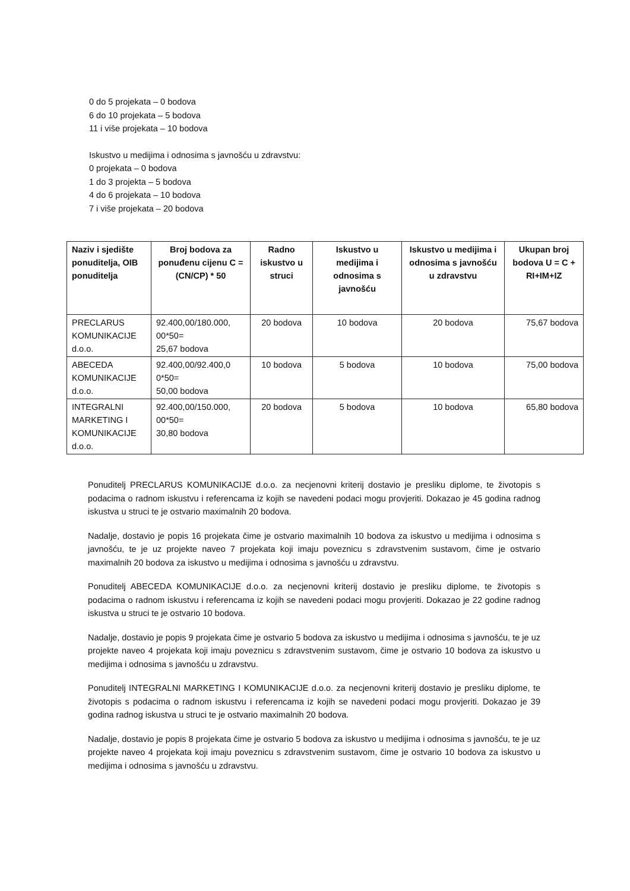0 do 5 projekata – 0 bodova
6 do 10 projekata – 5 bodova
11 i više projekata – 10 bodova
Iskustvo u medijima i odnosima s javnošću u zdravstvu:
0 projekata – 0 bodova
1 do 3 projekta – 5 bodova
4 do 6 projekata – 10 bodova
7 i više projekata – 20 bodova
| Naziv i sjedište ponuditelja, OIB ponuditelja | Broj bodova za ponuđenu cijenu C = (CN/CP) * 50 | Radno iskustvo u struci | Iskustvo u medijima i odnosima s javnošću | Iskustvo u medijima i odnosima s javnošću u zdravstvu | Ukupan broj bodova U = C + RI+IM+IZ |
| --- | --- | --- | --- | --- | --- |
| PRECLARUS KOMUNIKACIJE d.o.o. | 92.400,00/180.000, 00*50= 25,67 bodova | 20 bodova | 10 bodova | 20 bodova | 75,67 bodova |
| ABECEDA KOMUNIKACIJE d.o.o. | 92.400,00/92.400,0 0*50= 50,00 bodova | 10 bodova | 5 bodova | 10 bodova | 75,00 bodova |
| INTEGRALNI MARKETING I KOMUNIKACIJE d.o.o. | 92.400,00/150.000, 00*50= 30,80 bodova | 20 bodova | 5 bodova | 10 bodova | 65,80 bodova |
Ponuditelj PRECLARUS KOMUNIKACIJE d.o.o. za necjenovni kriterij dostavio je presliku diplome, te životopis s podacima o radnom iskustvu i referencama iz kojih se navedeni podaci mogu provjeriti. Dokazao je 45 godina radnog iskustva u struci te je ostvario maximalnih 20 bodova.
Nadalje, dostavio je popis 16 projekata čime je ostvario maximalnih 10 bodova za iskustvo u medijima i odnosima s javnošću, te je uz projekte naveo 7 projekata koji imaju poveznicu s zdravstvenim sustavom, čime je ostvario maximalnih 20 bodova za iskustvo u medijima i odnosima s javnošću u zdravstvu.
Ponuditelj ABECEDA KOMUNIKACIJE d.o.o. za necjenovni kriterij dostavio je presliku diplome, te životopis s podacima o radnom iskustvu i referencama iz kojih se navedeni podaci mogu provjeriti. Dokazao je 22 godine radnog iskustva u struci te je ostvario 10 bodova.
Nadalje, dostavio je popis 9 projekata čime je ostvario 5 bodova za iskustvo u medijima i odnosima s javnošću, te je uz projekte naveo 4 projekata koji imaju poveznicu s zdravstvenim sustavom, čime je ostvario 10 bodova za iskustvo u medijima i odnosima s javnošću u zdravstvu.
Ponuditelj INTEGRALNI MARKETING I KOMUNIKACIJE d.o.o. za necjenovni kriterij dostavio je presliku diplome, te životopis s podacima o radnom iskustvu i referencama iz kojih se navedeni podaci mogu provjeriti. Dokazao je 39 godina radnog iskustva u struci te je ostvario maximalnih 20 bodova.
Nadalje, dostavio je popis 8 projekata čime je ostvario 5 bodova za iskustvo u medijima i odnosima s javnošću, te je uz projekte naveo 4 projekata koji imaju poveznicu s zdravstvenim sustavom, čime je ostvario 10 bodova za iskustvo u medijima i odnosima s javnošću u zdravstvu.